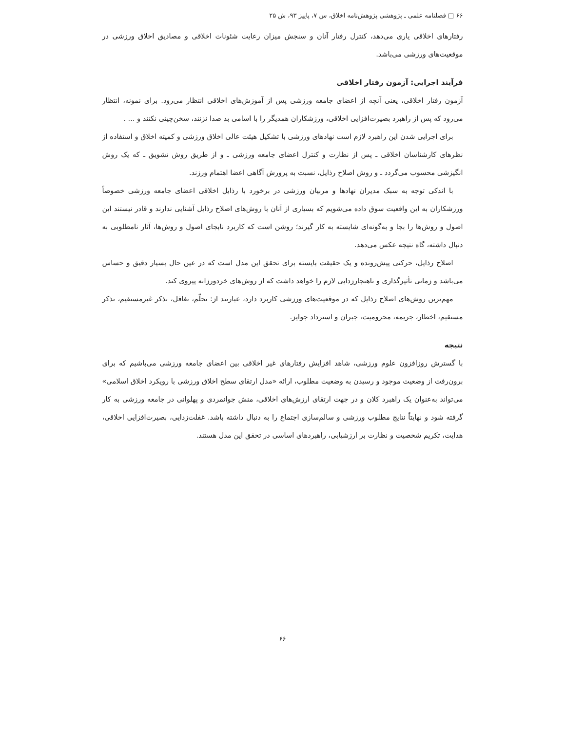۶۶ □ فصلنامه علمی ـ پژوهشی پژوهش‌نامه اخلاق، س ۷، پاییز ۹۳، ش ۲۵
رفتارهای اخلاقی یاری می‌دهد، کنترل رفتار آنان و سنجش میزان رعایت شئونات اخلاقی و مصادیق اخلاق ورزشی در موقعیت‌های ورزشی می‌باشد.
فرآیند اجرایی: آزمون رفتار اخلاقی
آزمون رفتار اخلاقی، یعنی آنچه از اعضای جامعه ورزشی پس از آموزش‌های اخلاقی انتظار می‌رود. برای نمونه، انتظار می‌رود که پس از راهبرد بصیرت‌افزایی اخلاقی، ورزشکاران همدیگر را با اسامی بد صدا نزنند، سخن‌چینی نکنند و ... .
برای اجرایی شدن این راهبرد لازم است نهادهای ورزشی با تشکیل هیئت عالی اخلاق ورزشی و کمیته اخلاق و استفاده از نظرهای کارشناسان اخلاقی ـ پس از نظارت و کنترل اعضای جامعه ورزشی ـ و از طریق روش تشویق ـ که یک روش انگیزشی محسوب می‌گردد ـ و روش اصلاح رذایل، نسبت به پرورش آگاهی اعضا اهتمام ورزند.
با اندکی توجه به سبک مدیران نهادها و مربیان ورزشی در برخورد با رذایل اخلاقی اعضای جامعه ورزشی خصوصاً ورزشکاران به این واقعیت سوق داده می‌شویم که بسیاری از آنان با روش‌های اصلاح رذایل آشنایی ندارند و قادر نیستند این اصول و روش‌ها را بجا و به‌گونه‌ای شایسته به کار گیرند؛ روشن است که کاربرد نابجای اصول و روش‌ها، آثار نامطلوبی به دنبال داشته، گاه نتیجه عکس می‌دهد.
اصلاح رذایل، حرکتی پیش‌رونده و یک حقیقت بایسته برای تحقق این مدل است که در عین حال بسیار دقیق و حساس می‌باشد و زمانی تأثیرگذاری و ناهنجارزدایی لازم را خواهد داشت که از روش‌های خردورزانه پیروی کند.
مهم‌ترین روش‌های اصلاح رذایل که در موقعیت‌های ورزشی کاربرد دارد، عبارتند از: تحلّم، تغافل، تذکر غیرمستقیم، تذکر مستقیم، اخطار، جریمه، محرومیت، جبران و استرداد جوایز.
نتیجه
با گسترش روزافزون علوم ورزشی، شاهد افزایش رفتارهای غیر اخلاقی بین اعضای جامعه ورزشی می‌باشیم که برای برون‌رفت از وضعیت موجود و رسیدن به وضعیت مطلوب، ارائه «مدل ارتقای سطح اخلاق ورزشی با رویکرد اخلاق اسلامی» می‌تواند به‌عنوان یک راهبرد کلان و در جهت ارتقای ارزش‌های اخلاقی، منش جوانمردی و پهلوانی در جامعه ورزشی به کار گرفته شود و نهایتاً نتایج مطلوب ورزشی و سالم‌سازی اجتماع را به دنبال داشته باشد. غفلت‌زدایی، بصیرت‌افزایی اخلاقی، هدایت، تکریم شخصیت و نظارت بر ارزشیابی، راهبردهای اساسی در تحقق این مدل هستند.
۶۶